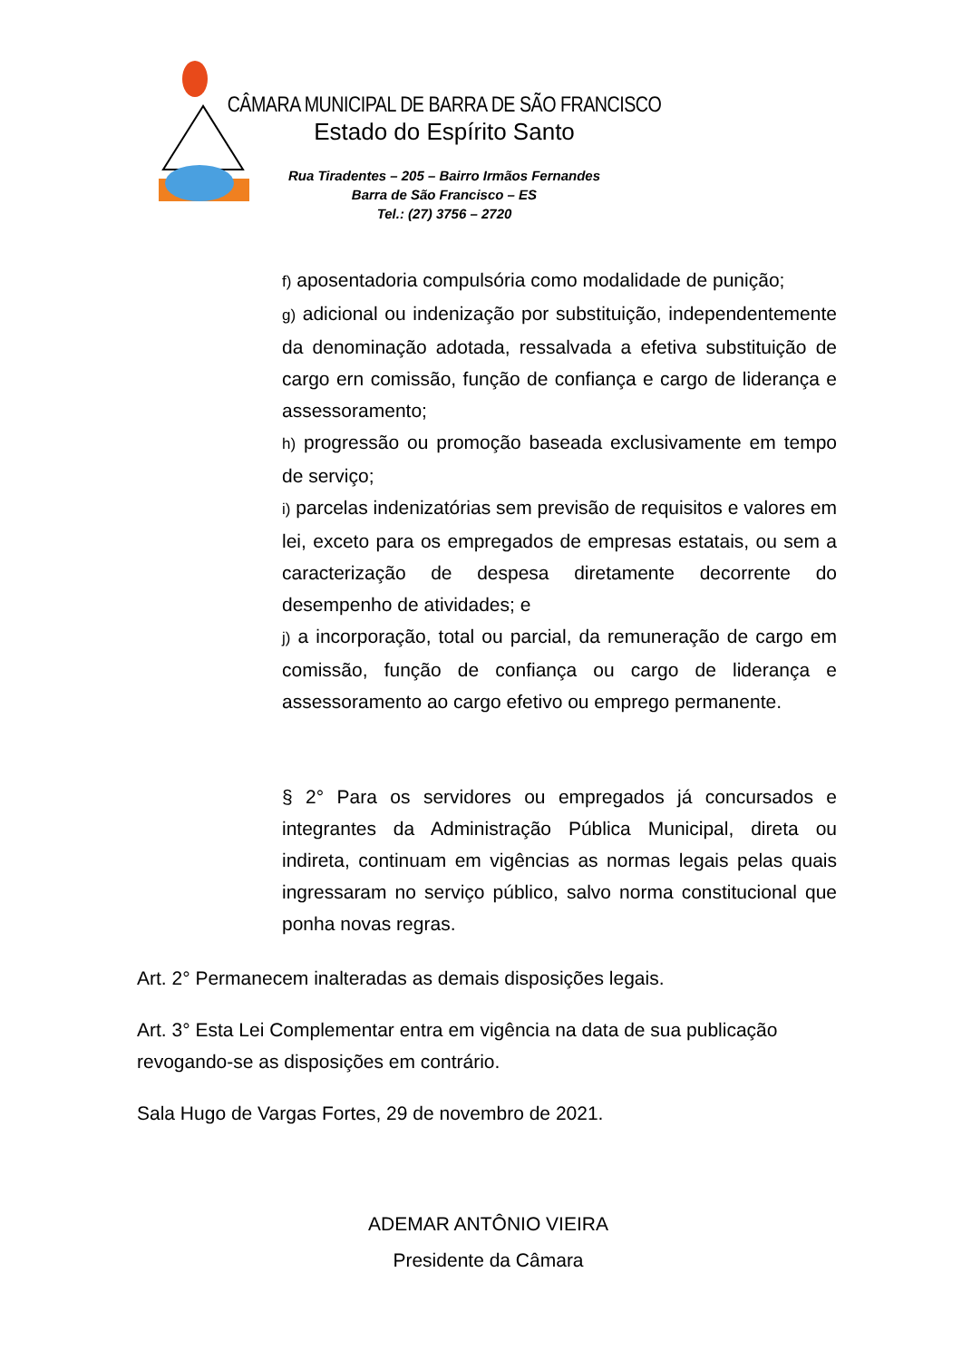CÂMARA MUNICIPAL DE BARRA DE SÃO FRANCISCO
Estado do Espírito Santo
Rua Tiradentes – 205 – Bairro Irmãos Fernandes
Barra de São Francisco – ES
Tel.: (27) 3756 – 2720
f) aposentadoria compulsória como modalidade de punição;
g) adicional ou indenização por substituição, independentemente da denominação adotada, ressalvada a efetiva substituição de cargo ern comissão, função de confiança e cargo de liderança e assessoramento;
h) progressão ou promoção baseada exclusivamente em tempo de serviço;
i) parcelas indenizatórias sem previsão de requisitos e valores em lei, exceto para os empregados de empresas estatais, ou sem a caracterização de despesa diretamente decorrente do desempenho de atividades; e
j) a incorporação, total ou parcial, da remuneração de cargo em comissão, função de confiança ou cargo de liderança e assessoramento ao cargo efetivo ou emprego permanente.
§ 2° Para os servidores ou empregados já concursados e integrantes da Administração Pública Municipal, direta ou indireta, continuam em vigências as normas legais pelas quais ingressaram no serviço público, salvo norma constitucional que ponha novas regras.
Art. 2° Permanecem inalteradas as demais disposições legais.
Art. 3° Esta Lei Complementar entra em vigência na data de sua publicação revogando-se as disposições em contrário.
Sala Hugo de Vargas Fortes, 29 de novembro de 2021.
ADEMAR ANTÔNIO VIEIRA
Presidente da Câmara